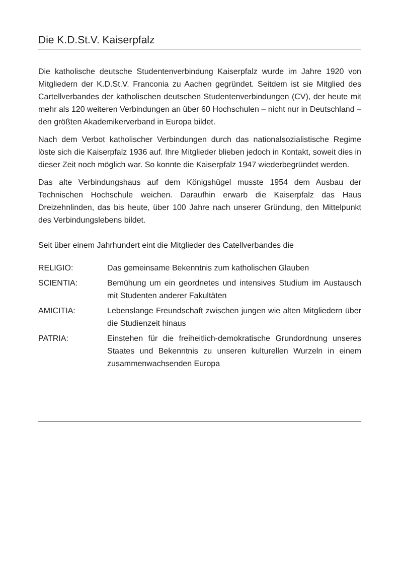Die K.D.St.V. Kaiserpfalz
Die katholische deutsche Studentenverbindung Kaiserpfalz wurde im Jahre 1920 von Mitgliedern der K.D.St.V. Franconia zu Aachen gegründet. Seitdem ist sie Mitglied des Cartellverbandes der katholischen deutschen Studentenverbindungen (CV), der heute mit mehr als 120 weiteren Verbindungen an über 60 Hochschulen – nicht nur in Deutschland – den größten Akademikerverband in Europa bildet.
Nach dem Verbot katholischer Verbindungen durch das nationalsozialistische Regime löste sich die Kaiserpfalz 1936 auf. Ihre Mitglieder blieben jedoch in Kontakt, soweit dies in dieser Zeit noch möglich war. So konnte die Kaiserpfalz 1947 wiederbegründet werden.
Das alte Verbindungshaus auf dem Königshügel musste 1954 dem Ausbau der Technischen Hochschule weichen. Daraufhin erwarb die Kaiserpfalz das Haus Dreizehnlinden, das bis heute, über 100 Jahre nach unserer Gründung, den Mittelpunkt des Verbindungslebens bildet.
Seit über einem Jahrhundert eint die Mitglieder des Catellverbandes die
RELIGIO: Das gemeinsame Bekenntnis zum katholischen Glauben
SCIENTIA: Bemühung um ein geordnetes und intensives Studium im Austausch mit Studenten anderer Fakultäten
AMICITIA: Lebenslange Freundschaft zwischen jungen wie alten Mitgliedern über die Studienzeit hinaus
PATRIA: Einstehen für die freiheitlich-demokratische Grundordnung unseres Staates und Bekenntnis zu unseren kulturellen Wurzeln in einem zusammenwachsenden Europa